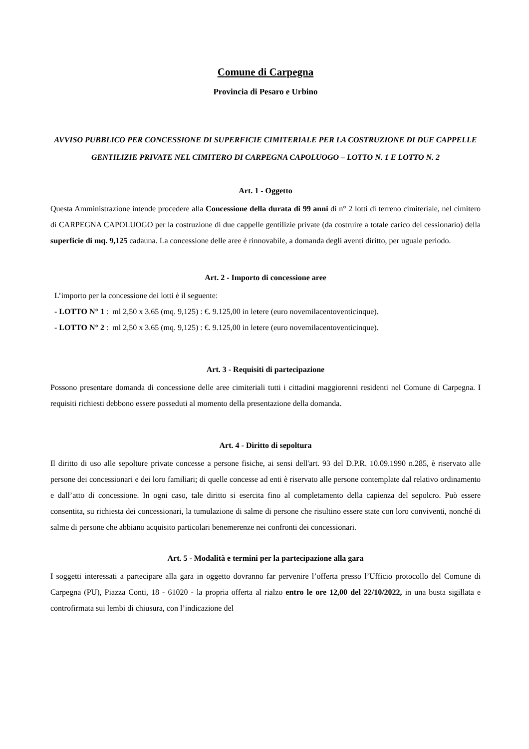Comune di Carpegna
Provincia di Pesaro e Urbino
AVVISO PUBBLICO PER CONCESSIONE DI SUPERFICIE CIMITERIALE PER LA COSTRUZIONE DI DUE CAPPELLE GENTILIZIE PRIVATE NEL CIMITERO DI CARPEGNA CAPOLUOGO – LOTTO N. 1 E LOTTO N. 2
Art. 1 - Oggetto
Questa Amministrazione intende procedere alla Concessione della durata di 99 anni di n° 2 lotti di terreno cimiteriale, nel cimitero di CARPEGNA CAPOLUOGO per la costruzione di due cappelle gentilizie private (da costruire a totale carico del cessionario) della superficie di mq. 9,125 cadauna. La concessione delle aree è rinnovabile, a domanda degli aventi diritto, per uguale periodo.
Art. 2 - Importo di concessione aree
L’importo per la concessione dei lotti è il seguente:
- LOTTO N° 1 : ml 2,50 x 3.65 (mq. 9,125) : €. 9.125,00 in letere (euro novemilacentoventicinque).
- LOTTO N° 2 : ml 2,50 x 3.65 (mq. 9,125) : €. 9.125,00 in letere (euro novemilacentoventicinque).
Art. 3 - Requisiti di partecipazione
Possono presentare domanda di concessione delle aree cimiteriali tutti i cittadini maggiorenni residenti nel Comune di Carpegna. I requisiti richiesti debbono essere posseduti al momento della presentazione della domanda.
Art. 4 - Diritto di sepoltura
Il diritto di uso alle sepolture private concesse a persone fisiche, ai sensi dell'art. 93 del D.P.R. 10.09.1990 n.285, è riservato alle persone dei concessionari e dei loro familiari; di quelle concesse ad enti è riservato alle persone contemplate dal relativo ordinamento e dall’atto di concessione. In ogni caso, tale diritto si esercita fino al completamento della capienza del sepolcro. Può essere consentita, su richiesta dei concessionari, la tumulazione di salme di persone che risultino essere state con loro conviventi, nonché di salme di persone che abbiano acquisito particolari benemerenze nei confronti dei concessionari.
Art. 5 - Modalità e termini per la partecipazione alla gara
I soggetti interessati a partecipare alla gara in oggetto dovranno far pervenire l’offerta presso l’Ufficio protocollo del Comune di Carpegna (PU), Piazza Conti, 18 - 61020 - la propria offerta al rialzo entro le ore 12,00 del 22/10/2022, in una busta sigillata e controfirmata sui lembi di chiusura, con l’indicazione del